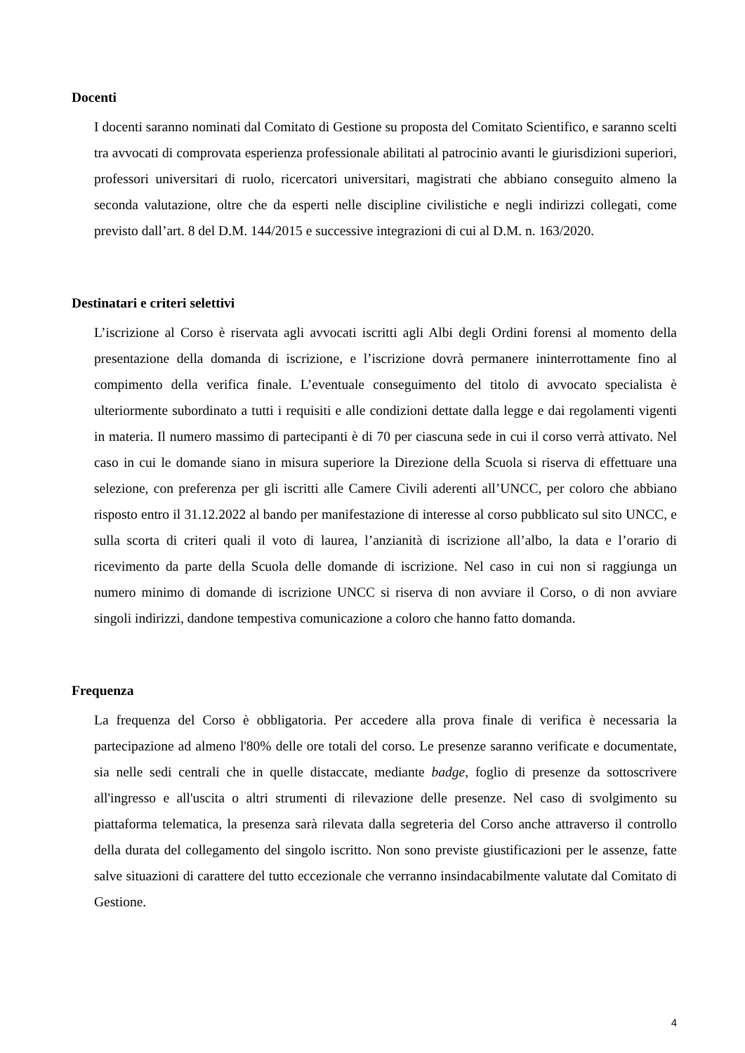Docenti
I docenti saranno nominati dal Comitato di Gestione su proposta del Comitato Scientifico, e saranno scelti tra avvocati di comprovata esperienza professionale abilitati al patrocinio avanti le giurisdizioni superiori, professori universitari di ruolo, ricercatori universitari, magistrati che abbiano conseguito almeno la seconda valutazione, oltre che da esperti nelle discipline civilistiche e negli indirizzi collegati, come previsto dall’art. 8 del D.M. 144/2015 e successive integrazioni di cui al D.M. n. 163/2020.
Destinatari e criteri selettivi
L’iscrizione al Corso è riservata agli avvocati iscritti agli Albi degli Ordini forensi al momento della presentazione della domanda di iscrizione, e l’iscrizione dovrà permanere ininterrottamente fino al compimento della verifica finale. L’eventuale conseguimento del titolo di avvocato specialista è ulteriormente subordinato a tutti i requisiti e alle condizioni dettate dalla legge e dai regolamenti vigenti in materia. Il numero massimo di partecipanti è di 70 per ciascuna sede in cui il corso verrà attivato. Nel caso in cui le domande siano in misura superiore la Direzione della Scuola si riserva di effettuare una selezione, con preferenza per gli iscritti alle Camere Civili aderenti all’UNCC, per coloro che abbiano risposto entro il 31.12.2022 al bando per manifestazione di interesse al corso pubblicato sul sito UNCC, e sulla scorta di criteri quali il voto di laurea, l’anzianità di iscrizione all’albo, la data e l’orario di ricevimento da parte della Scuola delle domande di iscrizione. Nel caso in cui non si raggiunga un numero minimo di domande di iscrizione UNCC si riserva di non avviare il Corso, o di non avviare singoli indirizzi, dandone tempestiva comunicazione a coloro che hanno fatto domanda.
Frequenza
La frequenza del Corso è obbligatoria. Per accedere alla prova finale di verifica è necessaria la partecipazione ad almeno l'80% delle ore totali del corso. Le presenze saranno verificate e documentate, sia nelle sedi centrali che in quelle distaccate, mediante badge, foglio di presenze da sottoscrivere all'ingresso e all'uscita o altri strumenti di rilevazione delle presenze. Nel caso di svolgimento su piattaforma telematica, la presenza sarà rilevata dalla segreteria del Corso anche attraverso il controllo della durata del collegamento del singolo iscritto. Non sono previste giustificazioni per le assenze, fatte salve situazioni di carattere del tutto eccezionale che verranno insindacabilmente valutate dal Comitato di Gestione.
4